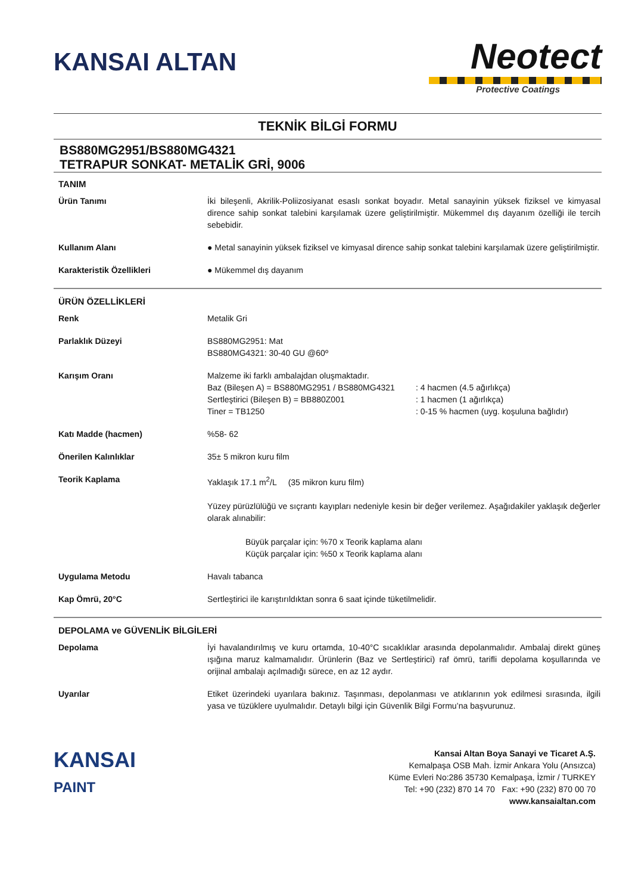KANSAI ALTAN
Neotect
Protective Coatings
TEKNİK BİLGİ FORMU
BS880MG2951/BS880MG4321
TETRAPUR SONKAT- METALİK GRİ, 9006
TANIM
Ürün Tanımı İki bileşenli, Akrilik-Poliizosiyanat esaslı sonkat boyadır. Metal sanayinin yüksek fiziksel ve kimyasal dirence sahip sonkat talebini karşılamak üzere geliştirilmiştir. Mükemmel dış dayanım özelliği ile tercih sebebidir.
Kullanım Alanı ● Metal sanayinin yüksek fiziksel ve kimyasal dirence sahip sonkat talebini karşılamak üzere geliştirilmiştir.
Karakteristik Özellikleri ● Mükemmel dış dayanım
ÜRÜN ÖZELLİKLERİ
Renk Metalik Gri
Parlaklık Düzeyi BS880MG2951: Mat
BS880MG4321: 30-40 GU @60º
Karışım Oranı Malzeme iki farklı ambalajdan oluşmaktadır.
Baz (Bileşen A) = BS880MG2951 / BS880MG4321
Sertleştirici (Bileşen B) = BB880Z001
Tiner = TB1250
: 4 hacmen (4.5 ağırlıkça)
: 1 hacmen (1 ağırlıkça)
: 0-15 % hacmen (uyg. koşuluna bağlıdır)
Katı Madde (hacmen) %58- 62
Önerilen Kalınlıklar 35± 5 mikron kuru film
Teorik Kaplama Yaklaşık 17.1 m<sup>2</sup>/L (35 mikron kuru film)
Yüzey pürüzlülüğü ve sıçrantı kayıpları nedeniyle kesin bir değer verilemez. Aşağıdakiler yaklaşık değerler olarak alınabilir:
Büyük parçalar için: %70 x Teorik kaplama alanı
Küçük parçalar için: %50 x Teorik kaplama alanı
Uygulama Metodu Havalı tabanca
Kap Ömrü, 20°C Sertleştirici ile karıştırıldıktan sonra 6 saat içinde tüketilmelidir.
DEPOLAMA ve GÜVENLİK BİLGİLERİ
Depolama İyi havalandırılmış ve kuru ortamda, 10-40°C sıcaklıklar arasında depolanmalıdır. Ambalaj direkt güneş ışığına maruz kalmamalıdır. Ürünlerin (Baz ve Sertleştirici) raf ömrü, tarifli depolama koşullarında ve orijinal ambalajı açılmadığı sürece, en az 12 aydır.
Uyarılar Etiket üzerindeki uyarılara bakınız. Taşınması, depolanması ve atıklarının yok edilmesi sırasında, ilgili yasa ve tüzüklere uyulmalıdır. Detaylı bilgi için Güvenlik Bilgi Formu’na başvurunuz.
KANSAI
PAINT
Kansai Altan Boya Sanayi ve Ticaret A.Ş.
Kemalpaşa OSB Mah. İzmir Ankara Yolu (Ansızca)
Küme Evleri No:286 35730 Kemalpaşa, İzmir / TURKEY
Tel: +90 (232) 870 14 70 Fax: +90 (232) 870 00 70
www.kansaialtan.com